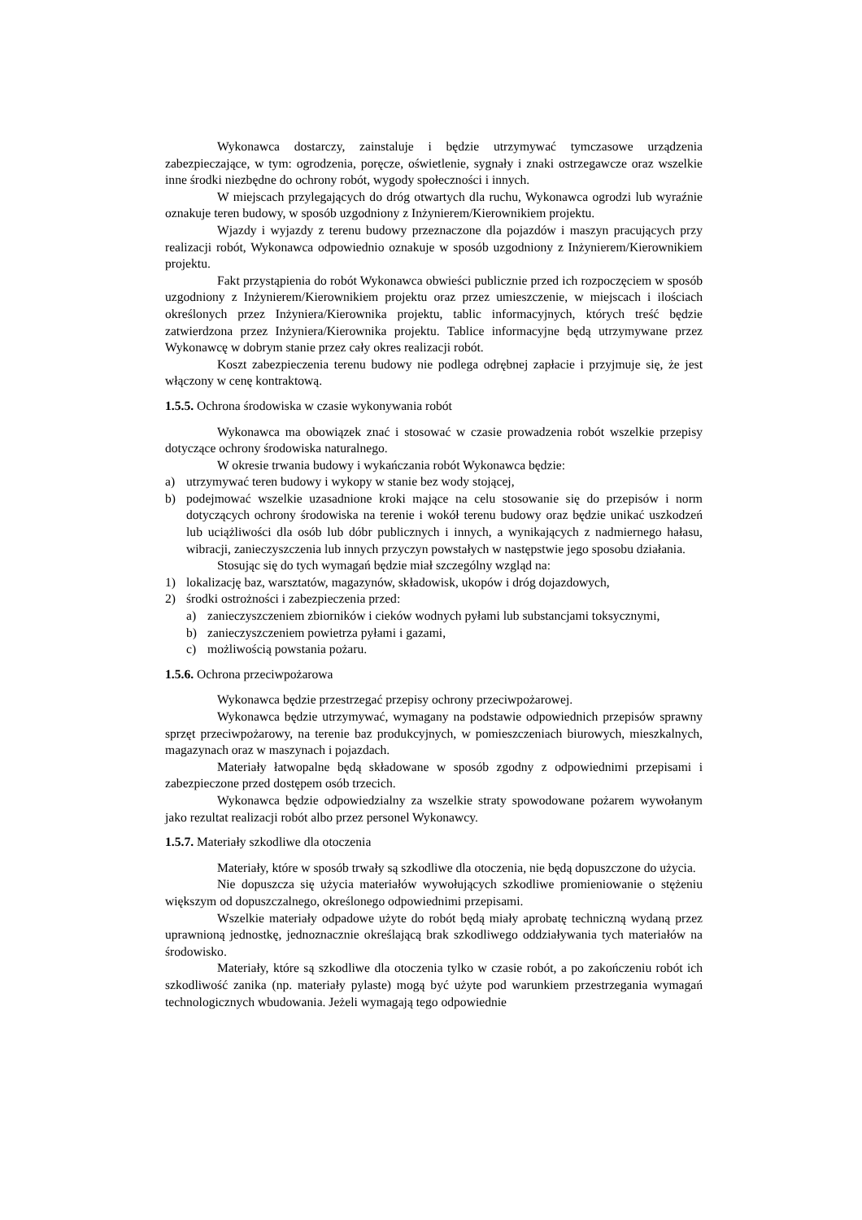Wykonawca dostarczy, zainstaluje i będzie utrzymywać tymczasowe urządzenia zabezpieczające, w tym: ogrodzenia, poręcze, oświetlenie, sygnały i znaki ostrzegawcze oraz wszelkie inne środki niezbędne do ochrony robót, wygody społeczności i innych.
W miejscach przylegających do dróg otwartych dla ruchu, Wykonawca ogrodzi lub wyraźnie oznakuje teren budowy, w sposób uzgodniony z Inżynierem/Kierownikiem projektu.
Wjazdy i wyjazdy z terenu budowy przeznaczone dla pojazdów i maszyn pracujących przy realizacji robót, Wykonawca odpowiednio oznakuje w sposób uzgodniony z Inżynierem/Kierownikiem projektu.
Fakt przystąpienia do robót Wykonawca obwieści publicznie przed ich rozpoczęciem w sposób uzgodniony z Inżynierem/Kierownikiem projektu oraz przez umieszczenie, w miejscach i ilościach określonych przez Inżyniera/Kierownika projektu, tablic informacyjnych, których treść będzie zatwierdzona przez Inżyniera/Kierownika projektu. Tablice informacyjne będą utrzymywane przez Wykonawcę w dobrym stanie przez cały okres realizacji robót.
Koszt zabezpieczenia terenu budowy nie podlega odrębnej zapłacie i przyjmuje się, że jest włączony w cenę kontraktową.
1.5.5. Ochrona środowiska w czasie wykonywania robót
Wykonawca ma obowiązek znać i stosować w czasie prowadzenia robót wszelkie przepisy dotyczące ochrony środowiska naturalnego.
W okresie trwania budowy i wykańczania robót Wykonawca będzie:
a) utrzymywać teren budowy i wykopy w stanie bez wody stojącej,
b) podejmować wszelkie uzasadnione kroki mające na celu stosowanie się do przepisów i norm dotyczących ochrony środowiska na terenie i wokół terenu budowy oraz będzie unikać uszkodzeń lub uciążliwości dla osób lub dóbr publicznych i innych, a wynikających z nadmiernego hałasu, wibracji, zanieczyszczenia lub innych przyczyn powstałych w następstwie jego sposobu działania.
Stosując się do tych wymagań będzie miał szczególny wzgląd na:
1) lokalizację baz, warsztatów, magazynów, składowisk, ukopów i dróg dojazdowych,
2) środki ostrożności i zabezpieczenia przed:
a) zanieczyszczeniem zbiorników i cieków wodnych pyłami lub substancjami toksycznymi,
b) zanieczyszczeniem powietrza pyłami i gazami,
c) możliwością powstania pożaru.
1.5.6. Ochrona przeciwpożarowa
Wykonawca będzie przestrzegać przepisy ochrony przeciwpożarowej.
Wykonawca będzie utrzymywać, wymagany na podstawie odpowiednich przepisów sprawny sprzęt przeciwpożarowy, na terenie baz produkcyjnych, w pomieszczeniach biurowych, mieszkalnych, magazynach oraz w maszynach i pojazdach.
Materiały łatwopalne będą składowane w sposób zgodny z odpowiednimi przepisami i zabezpieczone przed dostępem osób trzecich.
Wykonawca będzie odpowiedzialny za wszelkie straty spowodowane pożarem wywołanym jako rezultat realizacji robót albo przez personel Wykonawcy.
1.5.7. Materiały szkodliwe dla otoczenia
Materiały, które w sposób trwały są szkodliwe dla otoczenia, nie będą dopuszczone do użycia.
Nie dopuszcza się użycia materiałów wywołujących szkodliwe promieniowanie o stężeniu większym od dopuszczalnego, określonego odpowiednimi przepisami.
Wszelkie materiały odpadowe użyte do robót będą miały aprobatę techniczną wydaną przez uprawnioną jednostkę, jednoznacznie określającą brak szkodliwego oddziaływania tych materiałów na środowisko.
Materiały, które są szkodliwe dla otoczenia tylko w czasie robót, a po zakończeniu robót ich szkodliwość zanika (np. materiały pylaste) mogą być użyte pod warunkiem przestrzegania wymagań technologicznych wbudowania. Jeżeli wymagają tego odpowiednie